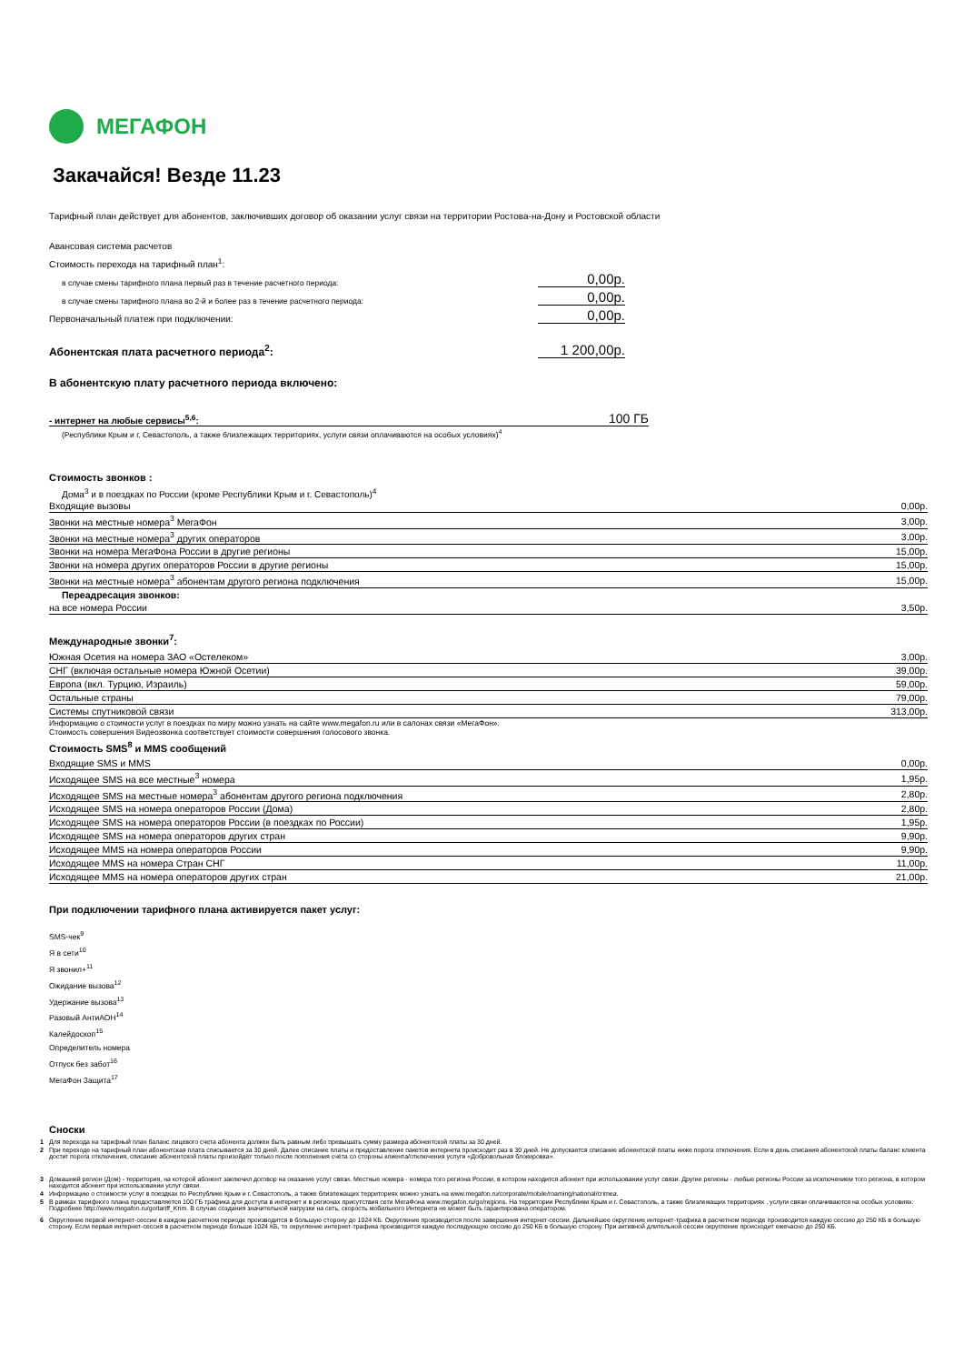МЕГАФОН
Закачайся! Везде 11.23
Тарифный план действует для абонентов, заключивших договор об оказании услуг связи на территории Ростова-на-Дону и Ростовской области
Авансовая система расчетов
Стоимость перехода на тарифный план<sup>1</sup>:
в случае смены тарифного плана первый раз в течение расчетного периода: 0,00р.
в случае смены тарифного плана во 2-й и более раз в течение расчетного периода: 0,00р.
Первоначальный платеж при подключении: 0,00р.
Абонентская плата расчетного периода<sup>2</sup>: 1 200,00р.
В абонентскую плату расчетного периода включено:
- интернет на любые сервисы<sup>5,6</sup>: 100 ГБ
(Республики Крым и г. Севастополь, а также близлежащих территориях, услуги связи оплачиваются на особых условиях)<sup>4</sup>
Стоимость звонков :
Дома<sup>3</sup> и в поездках по России (кроме Республики Крым и г. Севастополь)<sup>4</sup>
| Входящие вызовы | 0,00р. |
| Звонки на местные номера<sup>3</sup> МегаФон | 3,00р. |
| Звонки на местные номера<sup>3</sup> других операторов | 3,00р. |
| Звонки на номера МегаФона России в другие регионы | 15,00р. |
| Звонки на номера других операторов России в другие регионы | 15,00р. |
| Звонки на местные номера<sup>3</sup> абонентам другого региона подключения | 15,00р. |
| Переадресация звонков: | |
| на все номера России | 3,50р. |
Международные звонки<sup>7</sup>:
| Южная Осетия на номера ЗАО «Остелеком» | 3,00р. |
| СНГ (включая остальные номера Южной Осетии) | 39,00р. |
| Европа (вкл. Турцию, Израиль) | 59,00р. |
| Остальные страны | 79,00р. |
| Системы спутниковой связи | 313,00р. |
Информацию о стоимости услуг в поездках по миру можно узнать на сайте www.megafon.ru или в салонах связи «МегаФон».
Стоимость совершения Видеозвонка соответствует стоимости совершения голосового звонка.
Стоимость SMS<sup>8</sup> и MMS сообщений
| Входящие SMS и MMS | 0,00р. |
| Исходящее SMS на все местные<sup>3</sup> номера | 1,95р. |
| Исходящее SMS на местные номера<sup>3</sup> абонентам другого региона подключения | 2,80р. |
| Исходящее SMS на номера операторов России (Дома) | 2,80р. |
| Исходящее SMS на номера операторов России (в поездках по России) | 1,95р. |
| Исходящее SMS на номера операторов других стран | 9,90р. |
| Исходящее MMS на номера операторов России | 9,90р. |
| Исходящее MMS на номера Стран СНГ | 11,00р. |
| Исходящее MMS на номера операторов других стран | 21,00р. |
При подключении тарифного плана активируется пакет услуг:
SMS-чек<sup>9</sup>
Я в сети<sup>10</sup>
Я звонил+<sup>11</sup>
Ожидание вызова<sup>12</sup>
Удержание вызова<sup>13</sup>
Разовый АнтиАОН<sup>14</sup>
Калейдоскоп<sup>15</sup>
Определитель номера
Отпуск без забот<sup>16</sup>
МегаФон Защита<sup>17</sup>
Сноски
1 Для перехода на тарифный план баланс лицевого счета абонента должен быть равным либо превышать сумму размера абонентской платы за 30 дней.
2 При переходе на тарифный план абонентская плата списывается за 30 дней. Далее списание платы и предоставление пакетов интернета происходит раз в 30 дней. Не допускается списание абонентской платы ниже порога отключения. Если в день списания абонентской платы баланс клиента достиг порога отключения, списание абонентской платы произойдёт только после пополнения счёта со стороны клиента/отключения услуги «Добровольная блокировка».
3 Домашний регион (Дом) - территория, на которой абонент заключил договор на оказание услуг связи. Местные номера - номера того региона России, в котором находится абонент при использовании услуг связи. Другие регионы - любые регионы России за исключением того региона, в котором находится абонент при использовании услуг связи.
4 Информацию о стоимости услуг в поездках по Республике Крым и г. Севастополь, а также близлежащих территориях можно узнать на www.megafon.ru/corporate/mobile/roaming/national/crimea.
5 В рамках тарифного плана предоставляется 100 ГБ трафика для доступа в интернет и в регионах присутствия сети МегаФона www.megafon.ru/go/regions. На территории Республики Крым и г. Севастополь, а также близлежащих территориях , услуги связи оплачиваются на особых условиях. Подробнее http://www.megafon.ru/go/tariff_Krim. В случае создания значительной нагрузки на сеть, скорость мобильного Интернета не может быть гарантирована оператором.
6 Округление первой интернет-сессии в каждом расчетном периоде производится в большую сторону до 1024 КБ. Округление производится после завершения интернет-сессии. Дальнейшее округление интернет-трафика в расчетном периоде производится каждую сессию до 250 КБ в большую сторону. Если первая интернет-сессия в расчетном периоде больше 1024 КБ, то округление интернет-трафика производится каждую последующую сессию до 250 КБ в большую сторону. При активной длительной сессии округление происходит ежечасно до 250 КБ.